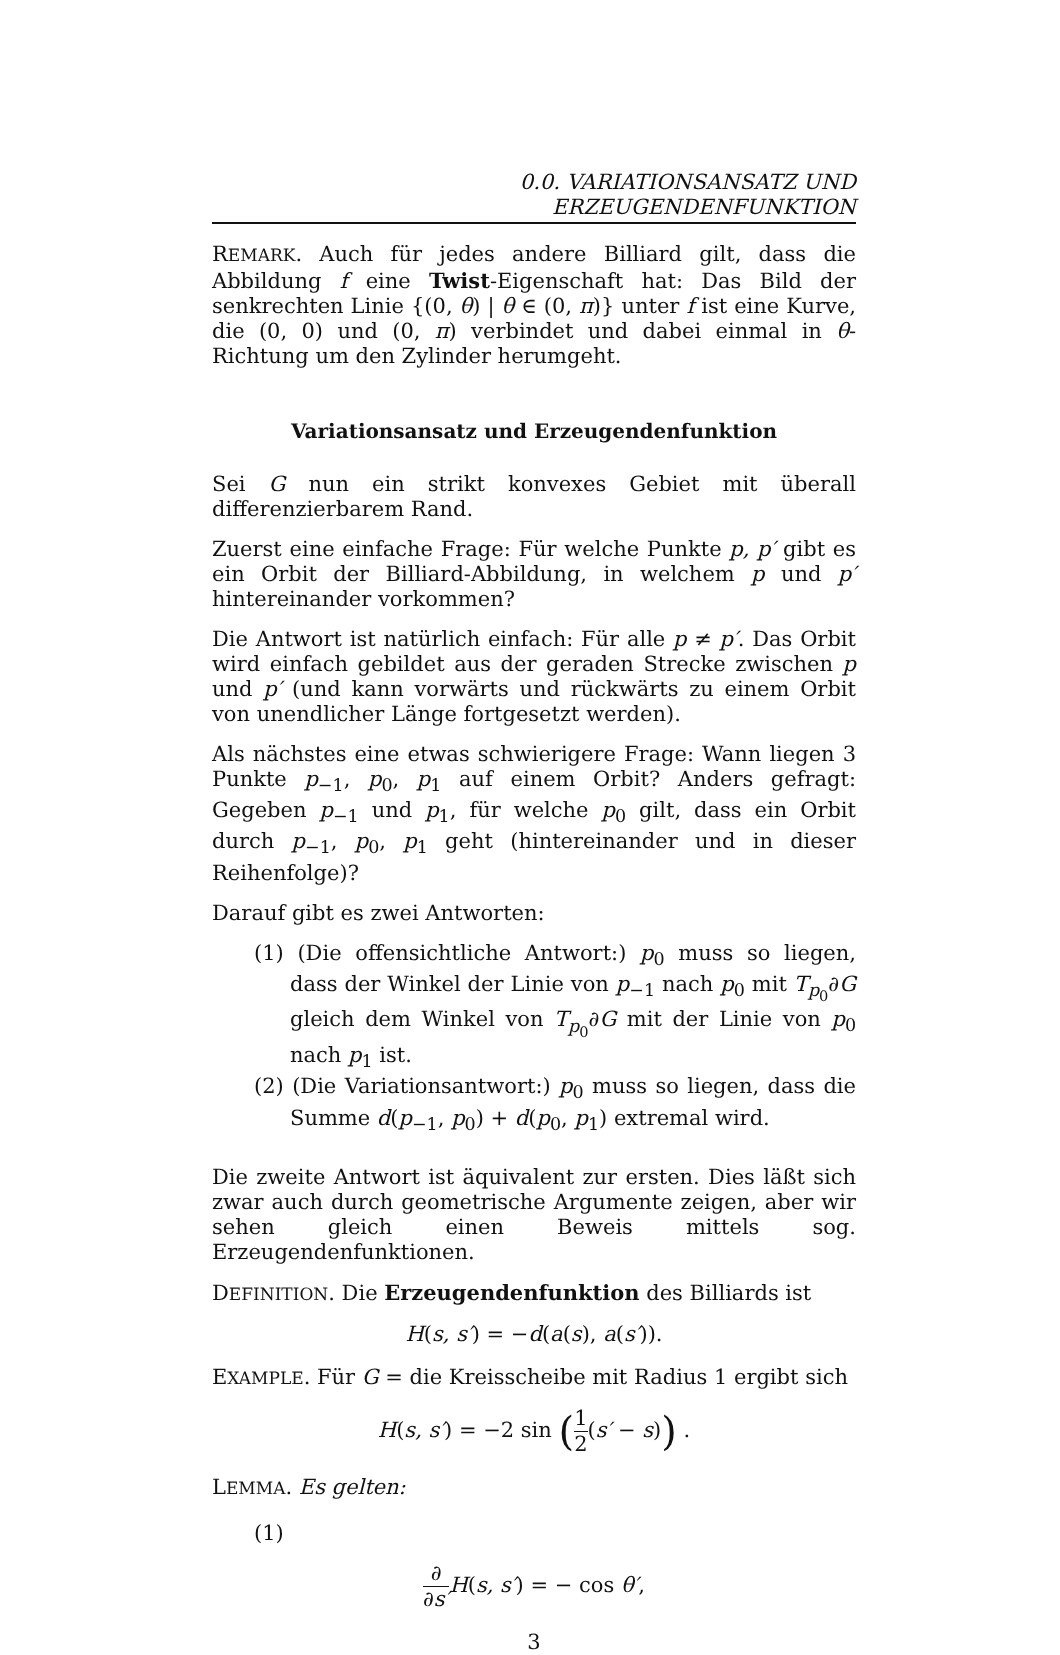0.0. VARIATIONSANSATZ UND ERZEUGENDENFUNKTION
REMARK. Auch für jedes andere Billiard gilt, dass die Abbildung f eine Twist-Eigenschaft hat: Das Bild der senkrechten Linie {(0, θ) | θ ∈ (0, π)} unter f ist eine Kurve, die (0, 0) und (0, π) verbindet und dabei einmal in θ-Richtung um den Zylinder herumgeht.
Variationsansatz und Erzeugendenfunktion
Sei G nun ein strikt konvexes Gebiet mit überall differenzierbarem Rand.
Zuerst eine einfache Frage: Für welche Punkte p, p′ gibt es ein Orbit der Billiard-Abbildung, in welchem p und p′ hintereinander vorkommen?
Die Antwort ist natürlich einfach: Für alle p ≠ p′. Das Orbit wird einfach gebildet aus der geraden Strecke zwischen p und p′ (und kann vorwärts und rückwärts zu einem Orbit von unendlicher Länge fortgesetzt werden).
Als nächstes eine etwas schwierigere Frage: Wann liegen 3 Punkte p<sub>−1</sub>, p<sub>0</sub>, p<sub>1</sub> auf einem Orbit? Anders gefragt: Gegeben p<sub>−1</sub> und p<sub>1</sub>, für welche p<sub>0</sub> gilt, dass ein Orbit durch p<sub>−1</sub>, p<sub>0</sub>, p<sub>1</sub> geht (hintereinander und in dieser Reihenfolge)?
Darauf gibt es zwei Antworten:
(1) (Die offensichtliche Antwort:) p<sub>0</sub> muss so liegen, dass der Winkel der Linie von p<sub>−1</sub> nach p<sub>0</sub> mit T<sub>p<sub>0</sub></sub>∂G gleich dem Winkel von T<sub>p<sub>0</sub></sub>∂G mit der Linie von p<sub>0</sub> nach p<sub>1</sub> ist.
(2) (Die Variationsantwort:) p<sub>0</sub> muss so liegen, dass die Summe d(p<sub>−1</sub>, p<sub>0</sub>) + d(p<sub>0</sub>, p<sub>1</sub>) extremal wird.
Die zweite Antwort ist äquivalent zur ersten. Dies läßt sich zwar auch durch geometrische Argumente zeigen, aber wir sehen gleich einen Beweis mittels sog. Erzeugendenfunktionen.
DEFINITION. Die Erzeugendenfunktion des Billiards ist
H(s, s′) = −d(a(s), a(s′)).
EXAMPLE. Für G = die Kreisscheibe mit Radius 1 ergibt sich
H(s, s′) = −2 sin (1 2(s′ − s)) .
LEMMA. Es gelten:
(1)
∂ ∂s′H(s, s′) = − cos θ′,
3